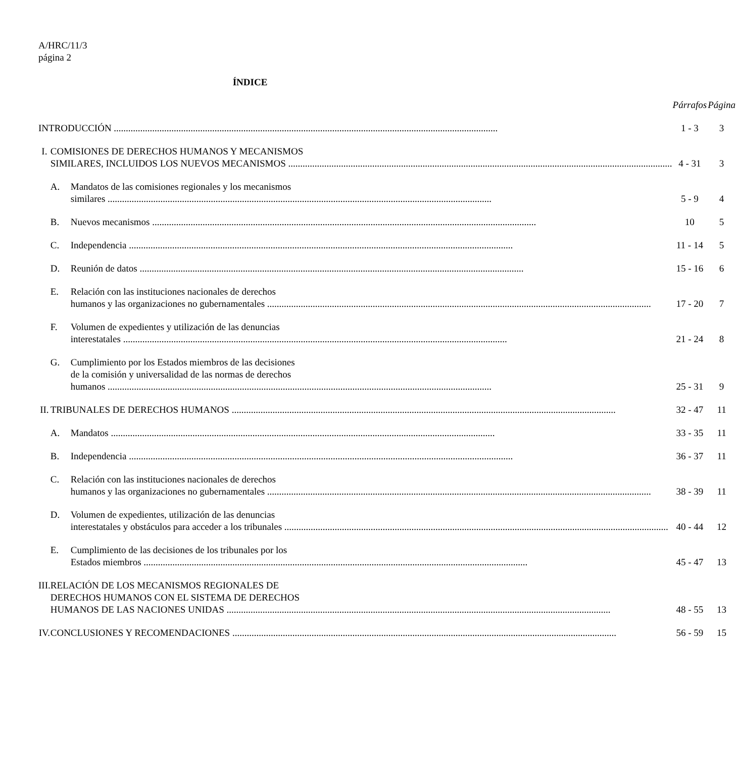A/HRC/11/3
página 2
ÍNDICE
| | | | Párrafos | Página |
| INTRODUCCIÓN | | | 1 - 3 | 3 |
| I. | COMISIONES DE DERECHOS HUMANOS Y MECANISMOS SIMILARES, INCLUIDOS LOS NUEVOS MECANISMOS | | 4 - 31 | 3 |
| | A. | Mandatos de las comisiones regionales y los mecanismos similares | 5 - 9 | 4 |
| | B. | Nuevos mecanismos | 10 | 5 |
| | C. | Independencia | 11 - 14 | 5 |
| | D. | Reunión de datos | 15 - 16 | 6 |
| | E. | Relación con las instituciones nacionales de derechos humanos y las organizaciones no gubernamentales | 17 - 20 | 7 |
| | F. | Volumen de expedientes y utilización de las denuncias interestatales | 21 - 24 | 8 |
| | G. | Cumplimiento por los Estados miembros de las decisiones de la comisión y universalidad de las normas de derechos humanos | 25 - 31 | 9 |
| II. | TRIBUNALES DE DERECHOS HUMANOS | | 32 - 47 | 11 |
| | A. | Mandatos | 33 - 35 | 11 |
| | B. | Independencia | 36 - 37 | 11 |
| | C. | Relación con las instituciones nacionales de derechos humanos y las organizaciones no gubernamentales | 38 - 39 | 11 |
| | D. | Volumen de expedientes, utilización de las denuncias interestatales y obstáculos para acceder a los tribunales | 40 - 44 | 12 |
| | E. | Cumplimiento de las decisiones de los tribunales por los Estados miembros | 45 - 47 | 13 |
| III. | RELACIÓN DE LOS MECANISMOS REGIONALES DE DERECHOS HUMANOS CON EL SISTEMA DE DERECHOS HUMANOS DE LAS NACIONES UNIDAS | | 48 - 55 | 13 |
| IV. | CONCLUSIONES Y RECOMENDACIONES | | 56 - 59 | 15 |